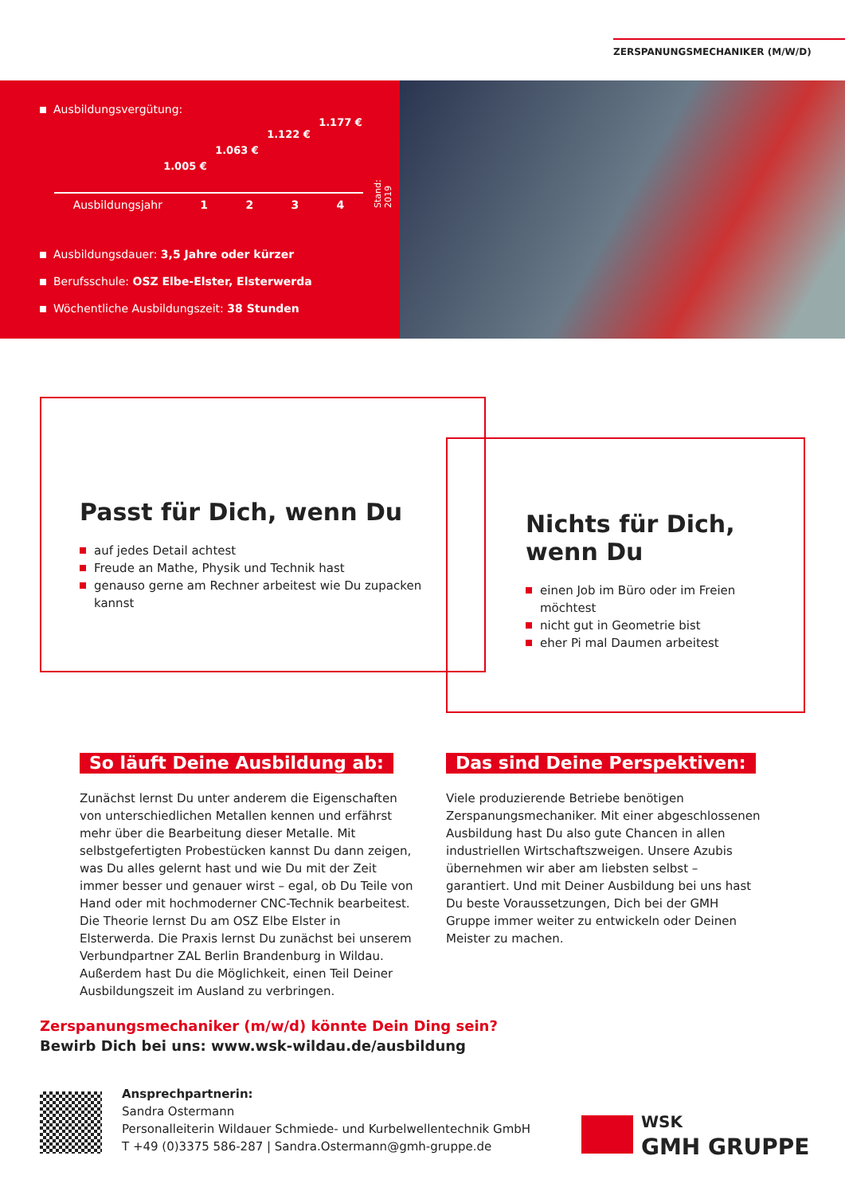ZERSPANUNGSMECHANIKER (M/W/D)
Ausbildungsvergütung:
1.005 € 1.063 € 1.122 € 1.177 €
Stand: 2019
Ausbildungsjahr 1 2 3 4
Ausbildungsdauer: 3,5 Jahre oder kürzer
Berufsschule: OSZ Elbe-Elster, Elsterwerda
Wöchentliche Ausbildungszeit: 38 Stunden
Passt für Dich, wenn Du
auf jedes Detail achtest
Freude an Mathe, Physik und Technik hast
genauso gerne am Rechner arbeitest wie Du zupacken kannst
Nichts für Dich, wenn Du
einen Job im Büro oder im Freien möchtest
nicht gut in Geometrie bist
eher Pi mal Daumen arbeitest
So läuft Deine Ausbildung ab:
Zunächst lernst Du unter anderem die Eigenschaften von unterschiedlichen Metallen kennen und erfährst mehr über die Bearbeitung dieser Metalle. Mit selbstgefertigten Probestücken kannst Du dann zeigen, was Du alles gelernt hast und wie Du mit der Zeit immer besser und genauer wirst – egal, ob Du Teile von Hand oder mit hochmoderner CNC-Technik bearbeitest. Die Theorie lernst Du am OSZ Elbe Elster in Elsterwerda. Die Praxis lernst Du zunächst bei unserem Verbundpartner ZAL Berlin Brandenburg in Wildau. Außerdem hast Du die Möglichkeit, einen Teil Deiner Ausbildungszeit im Ausland zu verbringen.
Das sind Deine Perspektiven:
Viele produzierende Betriebe benötigen Zerspanungs­mechaniker. Mit einer abgeschlossenen Ausbildung hast Du also gute Chancen in allen industriellen Wirtschafts­zweigen. Unsere Azubis übernehmen wir aber am liebsten selbst – garantiert. Und mit Deiner Ausbildung bei uns hast Du beste Voraussetzungen, Dich bei der GMH Gruppe immer weiter zu entwickeln oder Deinen Meister zu machen.
Zerspanungsmechaniker (m/w/d) könnte Dein Ding sein?
Bewirb Dich bei uns: www.wsk-wildau.de/ausbildung
Ansprechpartnerin:
Sandra Ostermann
Personalleiterin Wildauer Schmiede- und Kurbelwellentechnik GmbH
T +49 (0)3375 586-287 | Sandra.Ostermann@gmh-gruppe.de
WSK
GMH GRUPPE